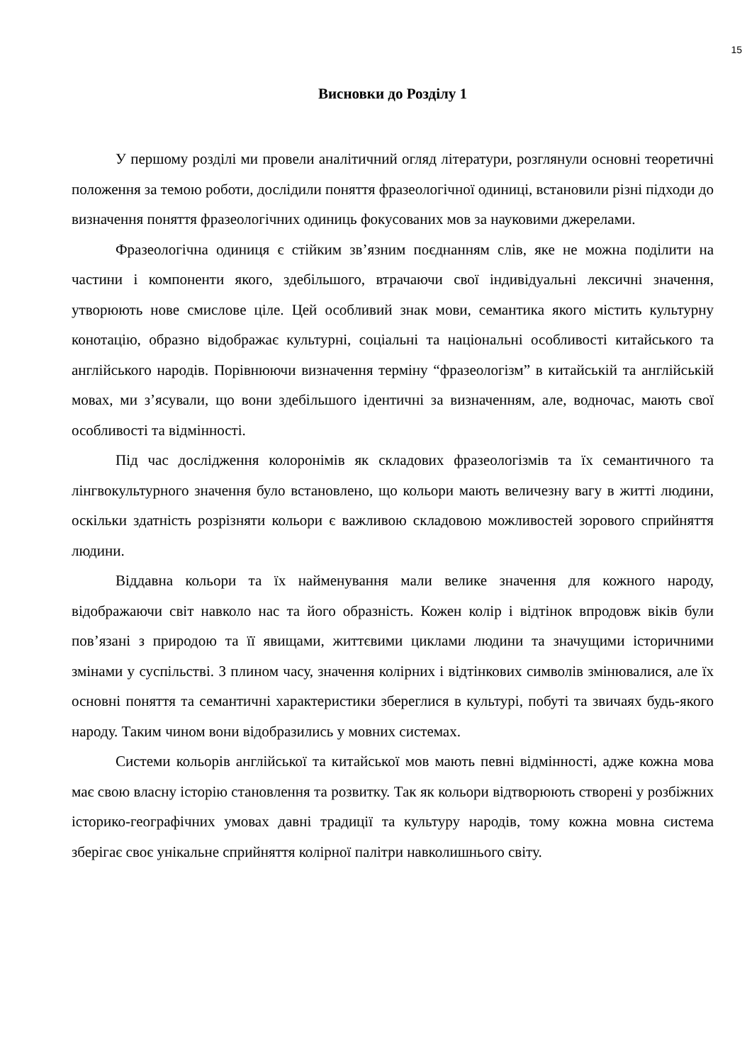15
Висновки до Розділу 1
У першому розділі ми провели аналітичний огляд літератури, розглянули основні теоретичні положення за темою роботи, дослідили поняття фразеологічної одиниці, встановили різні підходи до визначення поняття фразеологічних одиниць фокусованих мов за науковими джерелами.
Фразеологічна одиниця є стійким зв’язним поєднанням слів, яке не можна поділити на частини і компоненти якого, здебільшого, втрачаючи свої індивідуальні лексичні значення, утворюють нове смислове ціле. Цей особливий знак мови, семантика якого містить культурну конотацію, образно відображає культурні, соціальні та національні особливості китайського та англійського народів. Порівнюючи визначення терміну “фразеологізм” в китайській та англійській мовах, ми з’ясували, що вони здебільшого ідентичні за визначенням, але, водночас, мають свої особливості та відмінності.
Під час дослідження колоронімів як складових фразеологізмів та їх семантичного та лінгвокультурного значення було встановлено, що кольори мають величезну вагу в житті людини, оскільки здатність розрізняти кольори є важливою складовою можливостей зорового сприйняття людини.
Віддавна кольори та їх найменування мали велике значення для кожного народу, відображаючи світ навколо нас та його образність. Кожен колір і відтінок впродовж віків були пов’язані з природою та її явищами, життєвими циклами людини та значущими історичними змінами у суспільстві. З плином часу, значення колірних і відтінкових символів змінювалися, але їх основні поняття та семантичні характеристики збереглися в культурі, побуті та звичаях будь-якого народу. Таким чином вони відобразились у мовних системах.
Системи кольорів англійської та китайської мов мають певні відмінності, адже кожна мова має свою власну історію становлення та розвитку. Так як кольори відтворюють створені у розбіжних історико-географічних умовах давні традиції та культуру народів, тому кожна мовна система зберігає своє унікальне сприйняття колірної палітри навколишнього світу.